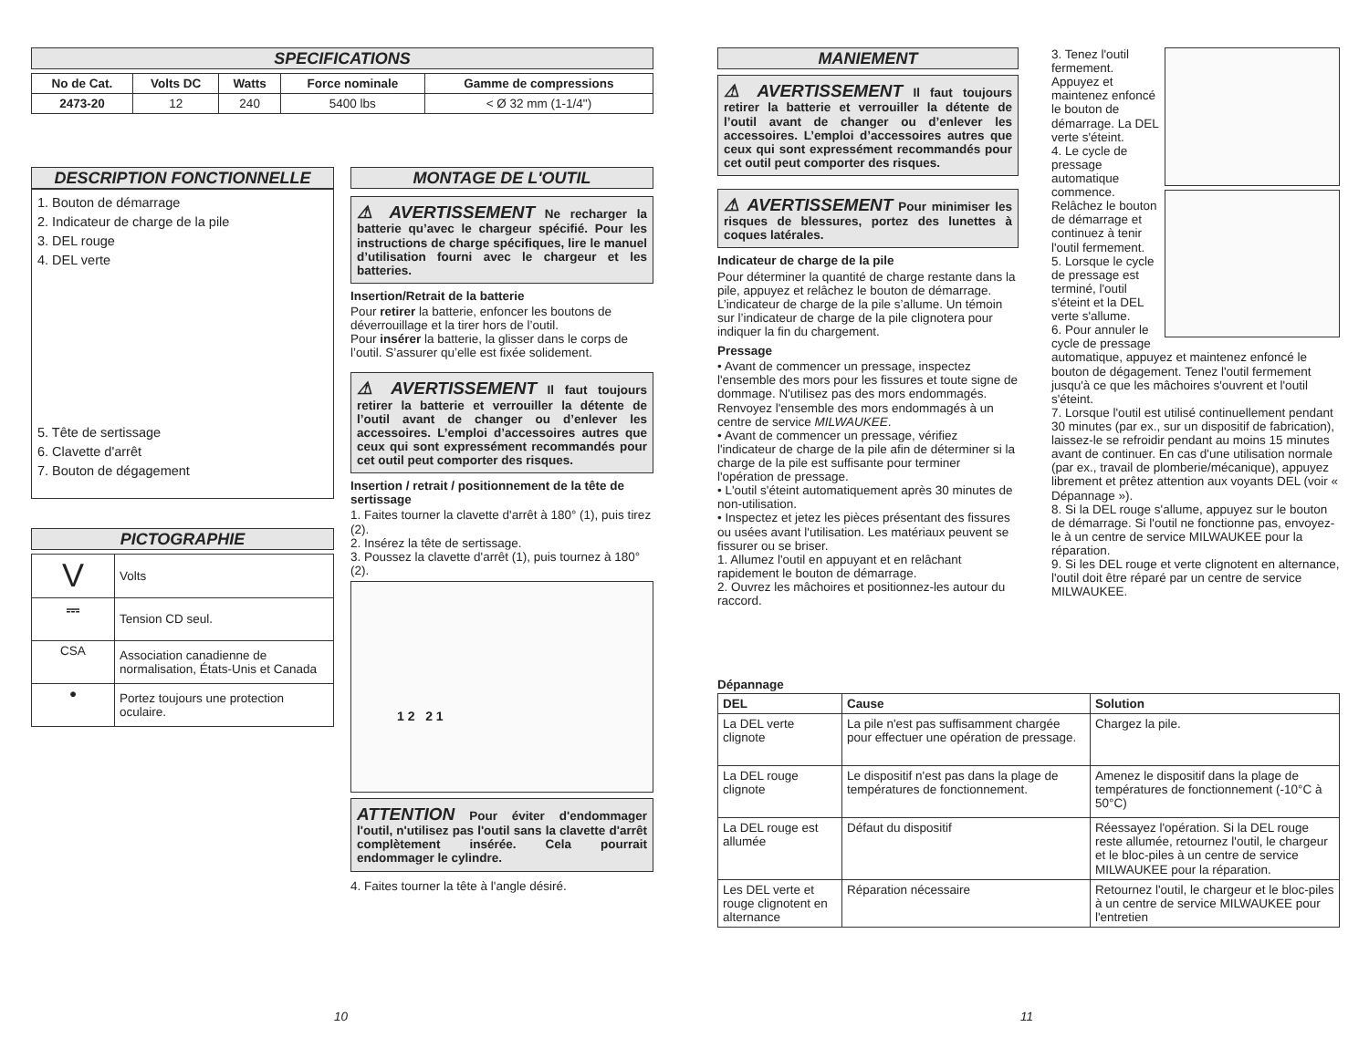SPECIFICATIONS
| No de Cat. | Volts DC | Watts | Force nominale | Gamme de compressions |
| --- | --- | --- | --- | --- |
| 2473-20 | 12 | 240 | 5400 lbs | < Ø 32 mm (1-1/4") |
DESCRIPTION FONCTIONNELLE
1. Bouton de démarrage
2. Indicateur de charge de la pile
3. DEL rouge
4. DEL verte
5. Tête de sertissage
6. Clavette d'arrêt
7. Bouton de dégagement
PICTOGRAPHIE
| V | Volts |
| ⎓ | Tension CD seul. |
| CSA | Association canadienne de normalisation, États-Unis et Canada |
| ● | Portez toujours une protection oculaire. |
MONTAGE DE L'OUTIL
⚠ AVERTISSEMENT Ne recharger la batterie qu’avec le chargeur spécifié. Pour les instructions de charge spécifiques, lire le manuel d’utilisation fourni avec le chargeur et les batteries.
Insertion/Retrait de la batterie
Pour retirer la batterie, enfoncer les boutons de déverrouillage et la tirer hors de l’outil.
Pour insérer la batterie, la glisser dans le corps de l’outil. S’assurer qu’elle est fixée solidement.
⚠ AVERTISSEMENT Il faut toujours retirer la batterie et verrouiller la détente de l’outil avant de changer ou d’enlever les accessoires. L’emploi d’accessoires autres que ceux qui sont expressément recommandés pour cet outil peut comporter des risques.
Insertion / retrait / positionnement de la tête de sertissage
1. Faites tourner la clavette d'arrêt à 180° (1), puis tirez (2).
2. Insérez la tête de sertissage.
3. Poussez la clavette d'arrêt (1), puis tournez à 180° (2).
1 2 2 1
ATTENTION Pour éviter d'endommager l'outil, n'utilisez pas l'outil sans la clavette d'arrêt complètement insérée. Cela pourrait endommager le cylindre.
4. Faites tourner la tête à l'angle désiré.
MANIEMENT
⚠ AVERTISSEMENT Il faut toujours retirer la batterie et verrouiller la détente de l’outil avant de changer ou d’enlever les accessoires. L’emploi d’accessoires autres que ceux qui sont expressément recommandés pour cet outil peut comporter des risques.
⚠ AVERTISSEMENT Pour minimiser les risques de blessures, portez des lunettes à coques latérales.
Indicateur de charge de la pile
Pour déterminer la quantité de charge restante dans la pile, appuyez et relâchez le bouton de démarrage. L’indicateur de charge de la pile s’allume. Un témoin sur l’indicateur de charge de la pile clignotera pour indiquer la fin du chargement.
Pressage
• Avant de commencer un pressage, inspectez l'ensemble des mors pour les fissures et toute signe de dommage. N'utilisez pas des mors endommagés. Renvoyez l'ensemble des mors endommagés à un centre de service MILWAUKEE.
• Avant de commencer un pressage, vérifiez l'indicateur de charge de la pile afin de déterminer si la charge de la pile est suffisante pour terminer l'opération de pressage.
• L'outil s'éteint automatiquement après 30 minutes de non-utilisation.
• Inspectez et jetez les pièces présentant des fissures ou usées avant l'utilisation. Les matériaux peuvent se fissurer ou se briser.
1. Allumez l'outil en appuyant et en relâchant rapidement le bouton de démarrage.
2. Ouvrez les mâchoires et positionnez-les autour du raccord.
3. Tenez l'outil fermement. Appuyez et maintenez enfoncé le bouton de démarrage. La DEL verte s'éteint.
4. Le cycle de pressage automatique commence. Relâchez le bouton de démarrage et continuez à tenir l'outil fermement.
5. Lorsque le cycle de pressage est terminé, l'outil s'éteint et la DEL verte s'allume.
6. Pour annuler le cycle de pressage automatique, appuyez et maintenez enfoncé le bouton de dégagement. Tenez l'outil fermement jusqu'à ce que les mâchoires s'ouvrent et l'outil s'éteint.
7. Lorsque l'outil est utilisé continuellement pendant 30 minutes (par ex., sur un dispositif de fabrication), laissez-le se refroidir pendant au moins 15 minutes avant de continuer. En cas d'une utilisation normale (par ex., travail de plomberie/mécanique), appuyez librement et prêtez attention aux voyants DEL (voir « Dépannage »).
8. Si la DEL rouge s'allume, appuyez sur le bouton de démarrage. Si l'outil ne fonctionne pas, envoyez-le à un centre de service MILWAUKEE pour la réparation.
9. Si les DEL rouge et verte clignotent en alternance, l'outil doit être réparé par un centre de service MILWAUKEE.
Dépannage
| DEL | Cause | Solution |
| --- | --- | --- |
| La DEL verte clignote | La pile n'est pas suffisamment chargée pour effectuer une opération de pressage. | Chargez la pile. |
| La DEL rouge clignote | Le dispositif n'est pas dans la plage de températures de fonctionnement. | Amenez le dispositif dans la plage de températures de fonctionnement (-10°C à 50°C) |
| La DEL rouge est allumée | Défaut du dispositif | Réessayez l'opération. Si la DEL rouge reste allumée, retournez l'outil, le chargeur et le bloc-piles à un centre de service MILWAUKEE pour la réparation. |
| Les DEL verte et rouge clignotent en alternance | Réparation nécessaire | Retournez l'outil, le chargeur et le bloc-piles à un centre de service MILWAUKEE pour l'entretien |
10 11